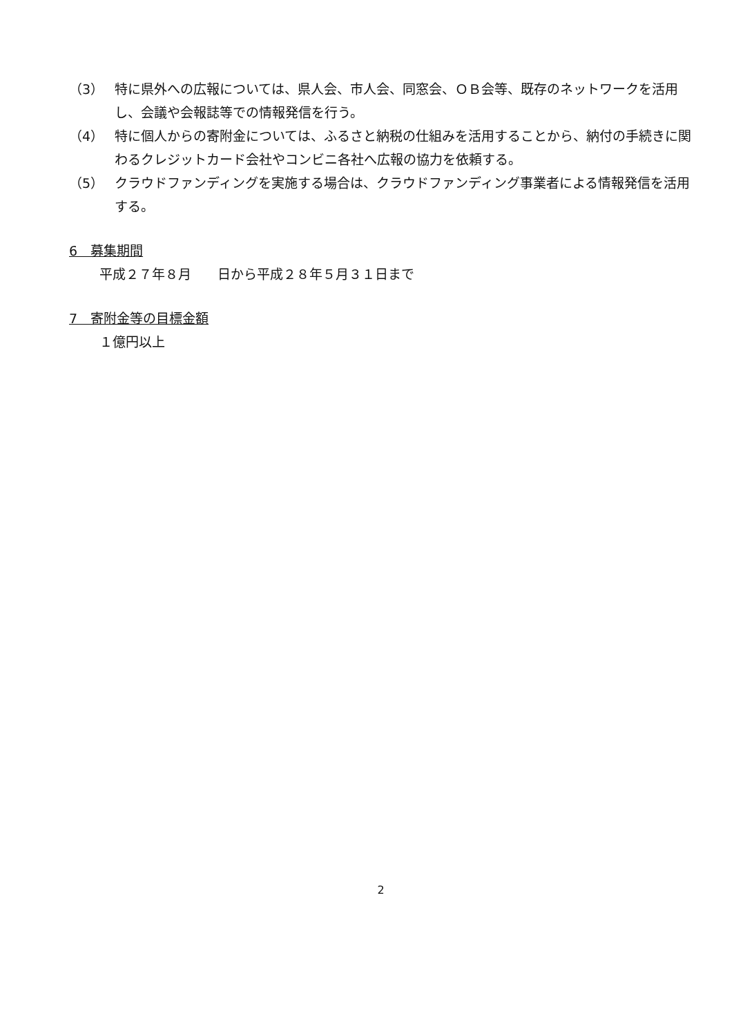（3） 特に県外への広報については、県人会、市人会、同窓会、ＯＢ会等、既存のネットワークを活用し、会議や会報誌等での情報発信を行う。
（4） 特に個人からの寄附金については、ふるさと納税の仕組みを活用することから、納付の手続きに関わるクレジットカード会社やコンビニ各社へ広報の協力を依頼する。
（5） クラウドファンディングを実施する場合は、クラウドファンディング事業者による情報発信を活用する。
6　募集期間
平成２７年８月　　日から平成２８年５月３１日まで
7　寄附金等の目標金額
１億円以上
2